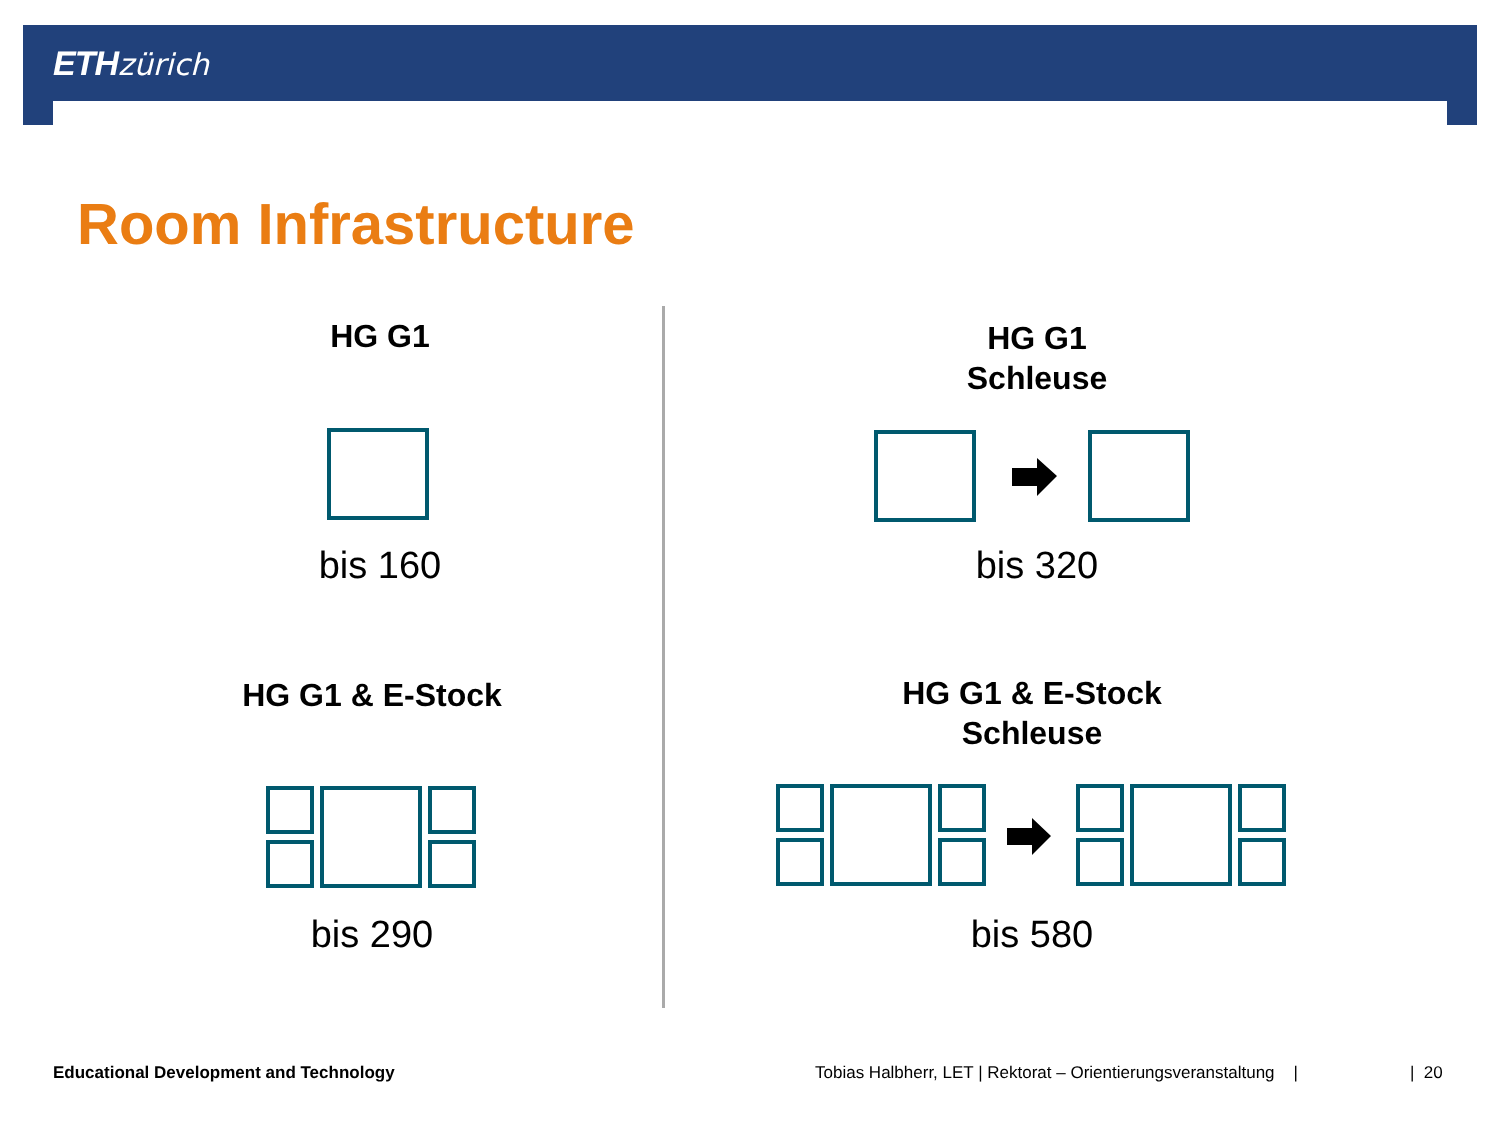ETH zürich
Room Infrastructure
HG G1
bis 160
HG G1
Schleuse
bis 320
HG G1 & E-Stock
bis 290
HG G1 & E-Stock
Schleuse
bis 580
Educational Development and Technology
Tobias Halbherr, LET | Rektorat – Orientierungsveranstaltung |
| 20